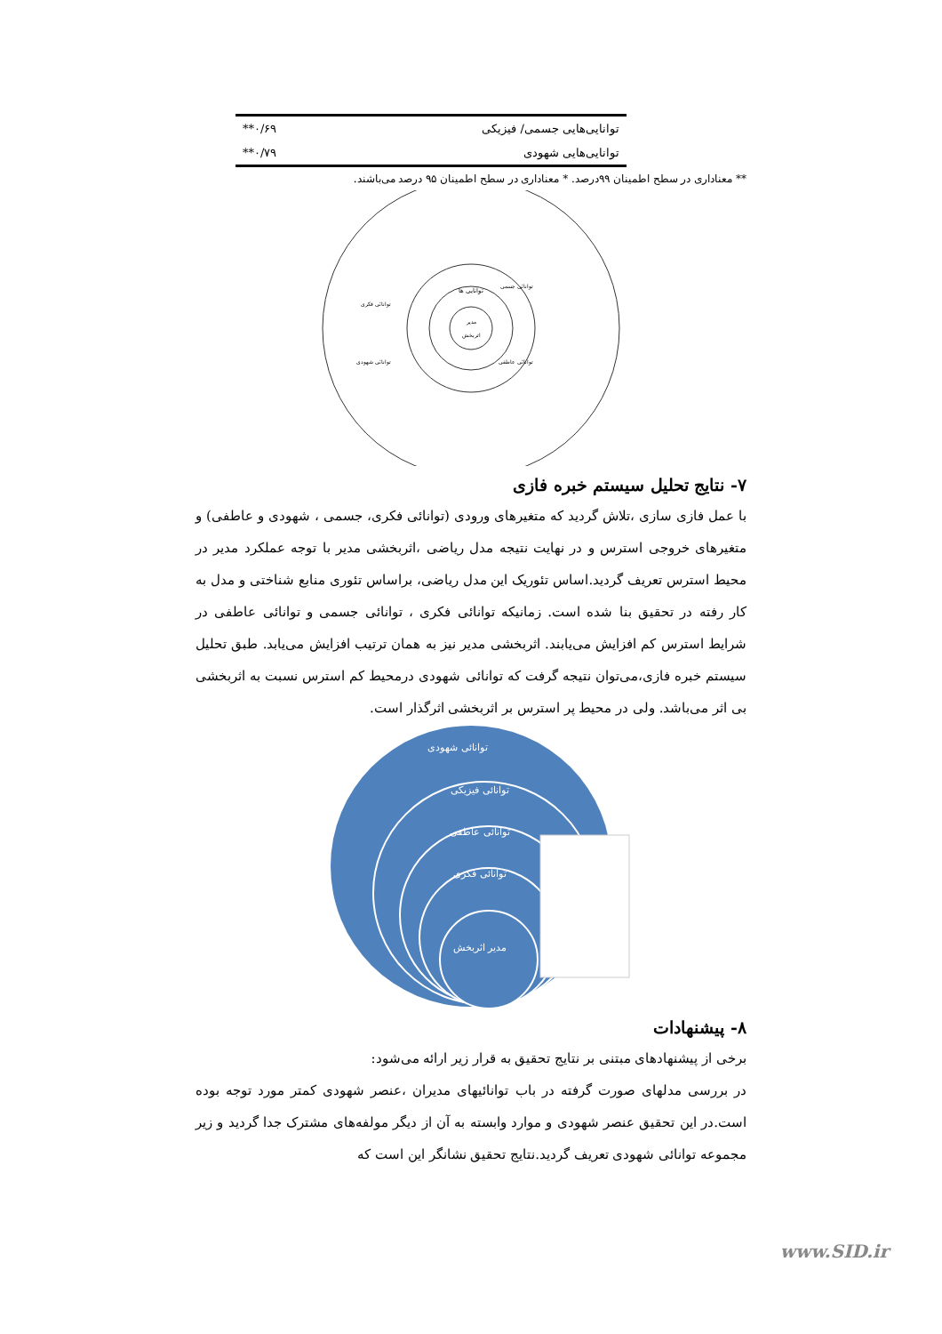| توانایی‌هایی جسمی/ فیزیکی | ۰/۶۹** |
| توانایی‌هایی شهودی | ۰/۷۹** |
** معناداری در سطح اطمینان ۹۹درصد. * معناداری در سطح اطمینان ۹۵ درصد می‌باشند.
توانایی ها
مدیر
اثربخش
توانائی جسمی
توانائی فکری
توانائی عاطفی
توانائی شهودی
۷- نتایج تحلیل سیستم خبره فازی
با عمل فازی سازی ،تلاش گردید که متغیرهای ورودی (توانائی فکری، جسمی ، شهودی و عاطفی) و متغیرهای خروجی استرس و در نهایت نتیجه مدل ریاضی ،اثربخشی مدیر با توجه عملکرد مدیر در محیط استرس تعریف گردید.اساس تئوریک این مدل ریاضی، براساس تئوری منابع شناختی و مدل به کار رفته در تحقیق بنا شده است. زمانیکه توانائی فکری ، توانائی جسمی و توانائی عاطفی در شرایط استرس کم افزایش می‌یابند. اثربخشی مدیر نیز به همان ترتیب افزایش می‌یابد. طبق تحلیل سیستم خبره فازی،می‌توان نتیجه گرفت که توانائی شهودی درمحیط کم استرس نسبت به اثربخشی بی اثر می‌باشد. ولی در محیط پر استرس بر اثربخشی اثرگذار است.
توانائی شهودی
توانائی فیزیکی
توانائی عاطفی
توانائی فکری
مدیر اثربخش
۸- پیشنهادات
برخی از پیشنهادهای مبتنی بر نتایج تحقیق به قرار زیر ارائه می‌شود:
در بررسی مدلهای صورت گرفته در باب توانائیهای مدیران ،عنصر شهودی کمتر مورد توجه بوده است.در این تحقیق عنصر شهودی و موارد وابسته به آن از دیگر مولفه‌های مشترک جدا گردید و زیر مجموعه توانائی شهودی تعریف گردید.نتایج تحقیق نشانگر این است که
www.SID.ir